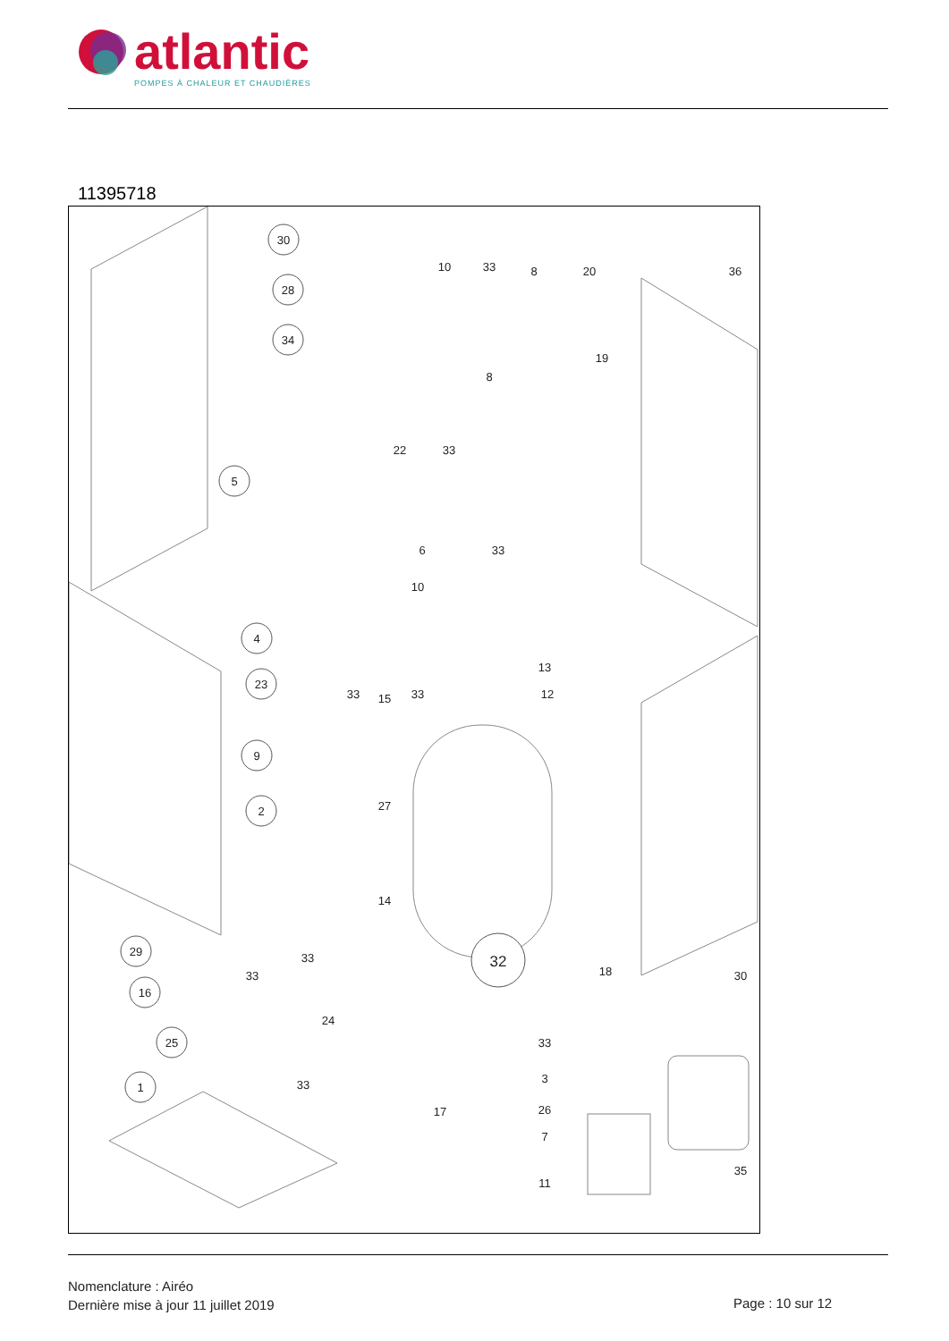atlantic
POMPES À CHALEUR ET CHAUDIÈRES
11395718
30
28
34
5
4
23
9
2
32
29
16
25
1
10
33
8
20
36
19
8
22
33
6
33
10
13
12
33
15
33
27
14
33
33
18
30
24
33
3
33
17
26
7
35
11
Nomenclature : Airéo
Dernière mise à jour 11 juillet 2019
Page : 10 sur 12